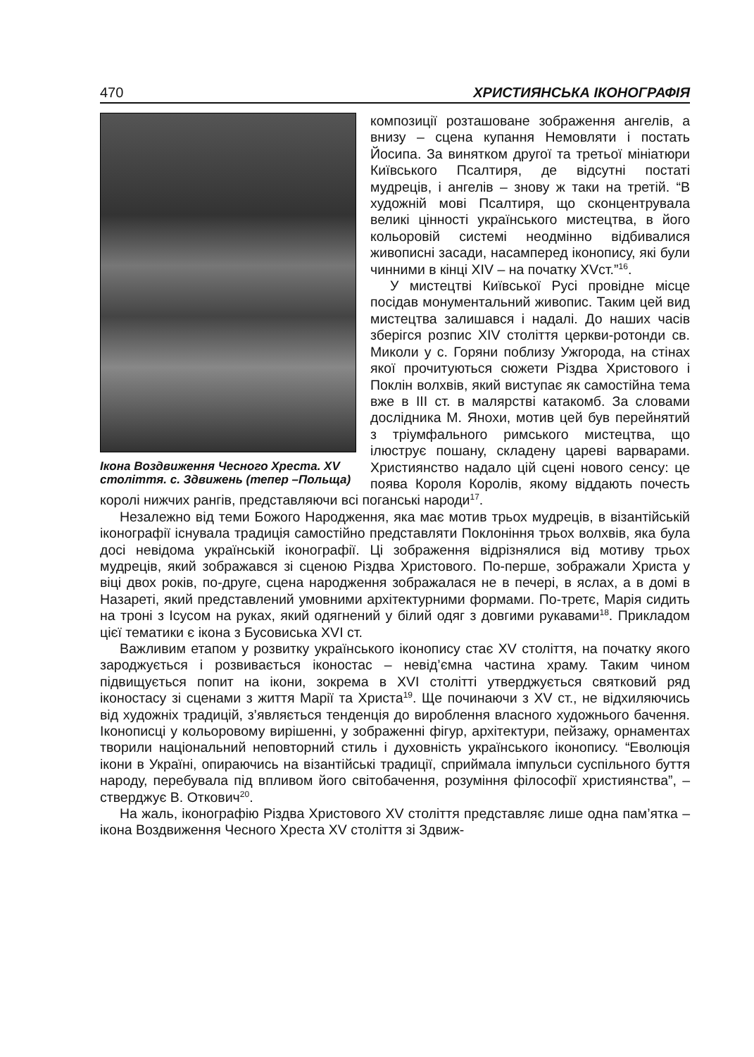470 ХРИСТИЯНСЬКА ІКОНОГРАФІЯ
Ікона Воздвиження Чесного Хреста. XV століття. с. Здвижень (тепер –Польща)
композиції розташоване зображення ангелів, а внизу – сцена купання Немовляти і постать Йосипа. За винятком другої та третьої мініатюри Київського Псалтиря, де відсутні постаті мудреців, і ангелів – знову ж таки на третій. “В художній мові Псалтиря, що сконцентрувала великі цінності українського мистецтва, в його кольоровій системі неодмінно відбивалися живописні засади, насамперед іконопису, які були чинними в кінці XIV – на початку XVст.”<sup>16</sup>.
У мистецтві Київської Русі провідне місце посідав монументальний живопис. Таким цей вид мистецтва залишався і надалі. До наших часів зберігся розпис XIV століття церкви-ротонди св. Миколи у с. Горяни поблизу Ужгорода, на стінах якої прочитуються сюжети Різдва Христового і Поклін волхвів, який виступає як самостійна тема вже в III ст. в малярстві катакомб. За словами дослідника М. Янохи, мотив цей був перейнятий з тріумфального римського мистецтва, що ілюструє пошану, складену цареві варварами. Християнство надало цій сцені нового сенсу: це поява Короля Королів, якому віддають почесть королі нижчих рангів, представляючи всі поганські народи<sup>17</sup>.
Незалежно від теми Божого Народження, яка має мотив трьох мудреців, в візантійській іконографії існувала традиція самостійно представляти Поклоніння трьох волхвів, яка була досі невідома українській іконографії. Ці зображення відрізнялися від мотиву трьох мудреців, який зображався зі сценою Різдва Христового. По-перше, зображали Христа у віці двох років, по-друге, сцена народження зображалася не в печері, в яслах, а в домі в Назареті, який представлений умовними архітектурними формами. По-третє, Марія сидить на троні з Ісусом на руках, який одягнений у білий одяг з довгими рукавами<sup>18</sup>. Прикладом цієї тематики є ікона з Бусовиська XVI ст.
Важливим етапом у розвитку українського іконопису стає XV століття, на початку якого зароджується і розвивається іконостас – невід’ємна частина храму. Таким чином підвищується попит на ікони, зокрема в XVI столітті утверджується святковий ряд іконостасу зі сценами з життя Марії та Христа<sup>19</sup>. Ще починаючи з XV ст., не відхиляючись від художніх традицій, з’являється тенденція до вироблення власного художнього бачення. Іконописці у кольоровому вирішенні, у зображенні фігур, архітектури, пейзажу, орнаментах творили національний неповторний стиль і духовність українського іконопису. “Еволюція ікони в Україні, опираючись на візантійські традиції, сприймала імпульси суспільного буття народу, перебувала під впливом його світобачення, розуміння філософії християнства”, – стверджує В. Откович<sup>20</sup>.
На жаль, іконографію Різдва Христового XV століття представляє лише одна пам’ятка – ікона Воздвиження Чесного Хреста XV століття зі Здвиж-